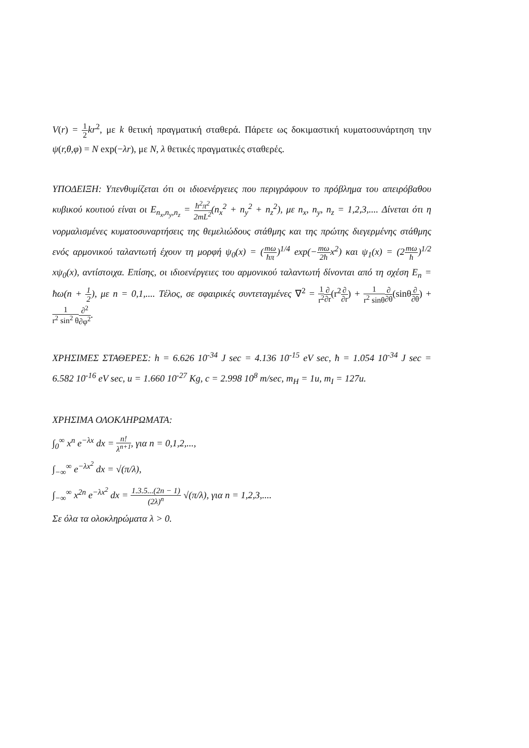V(r) = 1 2 kr<sup>2</sup>, με k θετική πραγματική σταθερά. Πάρετε ως δοκιμαστική κυματοσυνάρτηση την ψ(r,θ,φ) = N exp(−λr), με N, λ θετικές πραγματικές σταθερές.
ΥΠΟΔΕΙΞΗ: Υπενθυμίζεται ότι οι ιδιοενέργειες που περιγράφουν το πρόβλημα του απειρόβαθου κυβικού κουτιού είναι οι E<sub>n<sub>x</sub>,n<sub>y</sub>,n<sub>z</sub></sub> = ħ<sup>2</sup>π<sup>2</sup> 2mL<sup>2</sup>(n<sub>x</sub><sup>2</sup> + n<sub>y</sub><sup>2</sup> + n<sub>z</sub><sup>2</sup>), με n<sub>x</sub>, n<sub>y</sub>, n<sub>z</sub> = 1,2,3,.... Δίνεται ότι η νορμαλισμένες κυματοσυναρτήσεις της θεμελιώδους στάθμης και της πρώτης διεγερμένης στάθμης ενός αρμονικού ταλαντωτή έχουν τη μορφή ψ<sub>0</sub>(x) = (mω ħπ)<sup>1/4</sup> exp(−mω 2ħx<sup>2</sup>) και ψ<sub>1</sub>(x) = (2mω ħ)<sup>1/2</sup> xψ<sub>0</sub>(x), αντίστοιχα. Επίσης, οι ιδιοενέργειες του αρμονικού ταλαντωτή δίνονται από τη σχέση E<sub>n</sub> = ħω(n + 1 2), με n = 0,1,.... Τέλος, σε σφαιρικές συντεταγμένες ∇<sup>2</sup> = 1 r<sup>2</sup>∂ ∂r(r<sup>2</sup>∂ ∂r) + 1 r<sup>2</sup> sinθ∂ ∂θ(sinθ∂ ∂θ) + 1 r<sup>2</sup> sin<sup>2</sup> θ∂<sup>2</sup> ∂φ<sup>2</sup>.
ΧΡΗΣΙΜΕΣ ΣΤΑΘΕΡΕΣ: h = 6.626 10<sup>-34</sup> J sec = 4.136 10<sup>-15</sup> eV sec, ħ = 1.054 10<sup>-34</sup> J sec = 6.582 10<sup>-16</sup> eV sec, u = 1.660 10<sup>-27</sup> Kg, c = 2.998 10<sup>8</sup> m/sec, m<sub>H</sub> = 1u, m<sub>I</sub> = 127u.
ΧΡΗΣΙΜΑ ΟΛΟΚΛΗΡΩΜΑΤΑ:
∫<sub>0</sub><sup>∞</sup> x<sup>n</sup> e<sup>−λx</sup> dx = n! λ<sup>n+1</sup>, για n = 0,1,2,...,
∫<sub>−∞</sub><sup>∞</sup> e<sup>−λx<sup>2</sup></sup> dx = √(π/λ),
∫<sub>−∞</sub><sup>∞</sup> x<sup>2n</sup> e<sup>−λx<sup>2</sup></sup> dx = 1.3.5...(2n − 1) (2λ)<sup>n</sup> √(π/λ), για n = 1,2,3,....
Σε όλα τα ολοκληρώματα λ > 0.